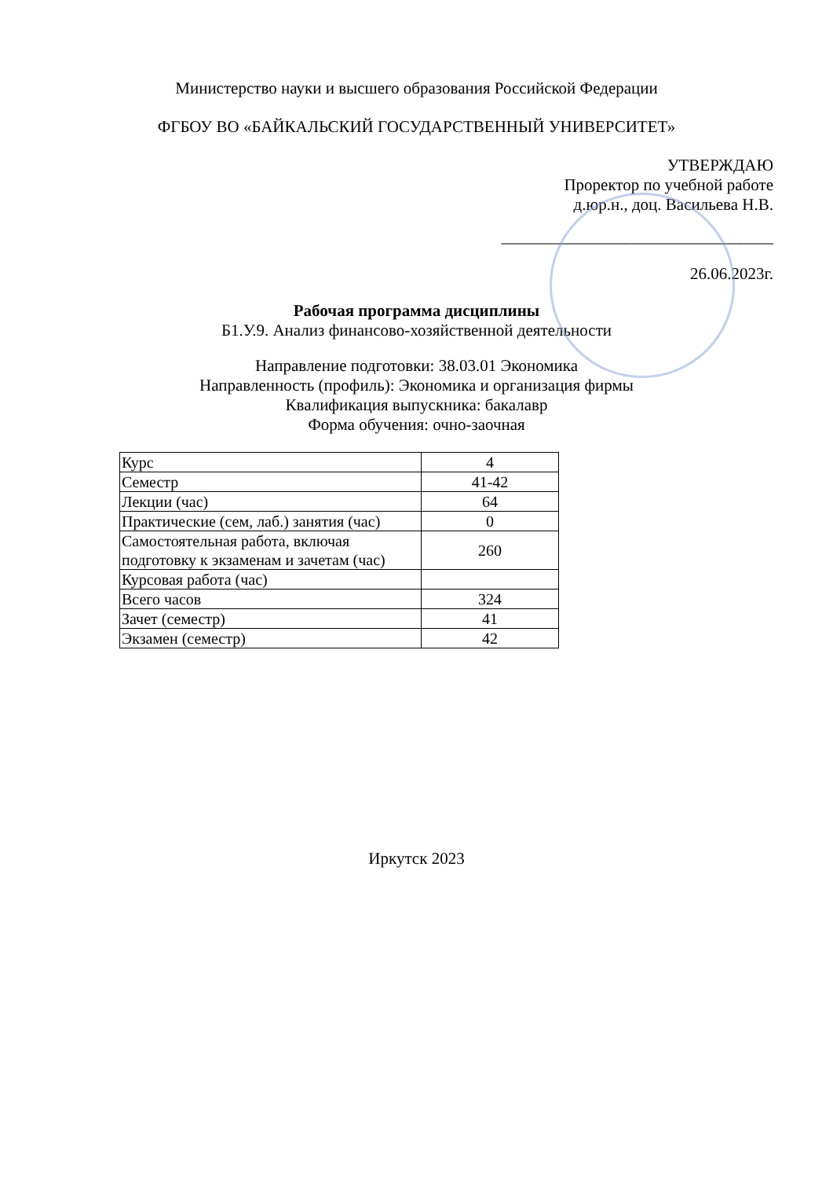Министерство науки и высшего образования Российской Федерации
ФГБОУ ВО «БАЙКАЛЬСКИЙ ГОСУДАРСТВЕННЫЙ УНИВЕРСИТЕТ»
УТВЕРЖДАЮ
Проректор по учебной работе
д.юр.н., доц. Васильева Н.В.
_________________________________
26.06.2023г.
Рабочая программа дисциплины
Б1.У.9. Анализ финансово-хозяйственной деятельности
Направление подготовки: 38.03.01 Экономика
Направленность (профиль): Экономика и организация фирмы
Квалификация выпускника: бакалавр
Форма обучения: очно-заочная
| Курс | 4 |
| Семестр | 41-42 |
| Лекции (час) | 64 |
| Практические (сем, лаб.) занятия (час) | 0 |
| Самостоятельная работа, включая подготовку к экзаменам и зачетам (час) | 260 |
| Курсовая работа (час) | |
| Всего часов | 324 |
| Зачет (семестр) | 41 |
| Экзамен (семестр) | 42 |
Иркутск 2023